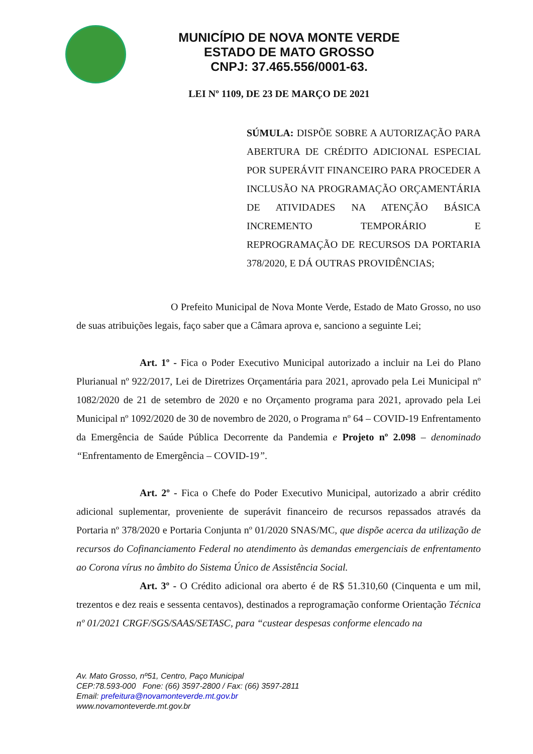MUNICÍPIO DE NOVA MONTE VERDE
ESTADO DE MATO GROSSO
CNPJ: 37.465.556/0001-63.
LEI Nº 1109, DE 23 DE MARÇO DE 2021
SÚMULA: DISPÕE SOBRE A AUTORIZAÇÃO PARA ABERTURA DE CRÉDITO ADICIONAL ESPECIAL POR SUPERÁVIT FINANCEIRO PARA PROCEDER A INCLUSÃO NA PROGRAMAÇÃO ORÇAMENTÁRIA DE ATIVIDADES NA ATENÇÃO BÁSICA INCREMENTO TEMPORÁRIO E REPROGRAMAÇÃO DE RECURSOS DA PORTARIA 378/2020, E DÁ OUTRAS PROVIDÊNCIAS;
O Prefeito Municipal de Nova Monte Verde, Estado de Mato Grosso, no uso de suas atribuições legais, faço saber que a Câmara aprova e, sanciono a seguinte Lei;
Art. 1º - Fica o Poder Executivo Municipal autorizado a incluir na Lei do Plano Plurianual nº 922/2017, Lei de Diretrizes Orçamentária para 2021, aprovado pela Lei Municipal nº 1082/2020 de 21 de setembro de 2020 e no Orçamento programa para 2021, aprovado pela Lei Municipal nº 1092/2020 de 30 de novembro de 2020, o Programa nº 64 – COVID-19 Enfrentamento da Emergência de Saúde Pública Decorrente da Pandemia e Projeto nº 2.098 – denominado “Enfrentamento de Emergência – COVID-19”.
Art. 2º - Fica o Chefe do Poder Executivo Municipal, autorizado a abrir crédito adicional suplementar, proveniente de superávit financeiro de recursos repassados através da Portaria nº 378/2020 e Portaria Conjunta nº 01/2020 SNAS/MC, que dispõe acerca da utilização de recursos do Cofinanciamento Federal no atendimento às demandas emergenciais de enfrentamento ao Corona vírus no âmbito do Sistema Único de Assistência Social.
Art. 3º - O Crédito adicional ora aberto é de R$ 51.310,60 (Cinquenta e um mil, trezentos e dez reais e sessenta centavos), destinados a reprogramação conforme Orientação Técnica nº 01/2021 CRGF/SGS/SAAS/SETASC, para “custear despesas conforme elencado na
Av. Mato Grosso, nº51, Centro, Paço Municipal
CEP:78.593-000 Fone: (66) 3597-2800 / Fax: (66) 3597-2811
Email: prefeitura@novamonteverde.mt.gov.br
www.novamonteverde.mt.gov.br